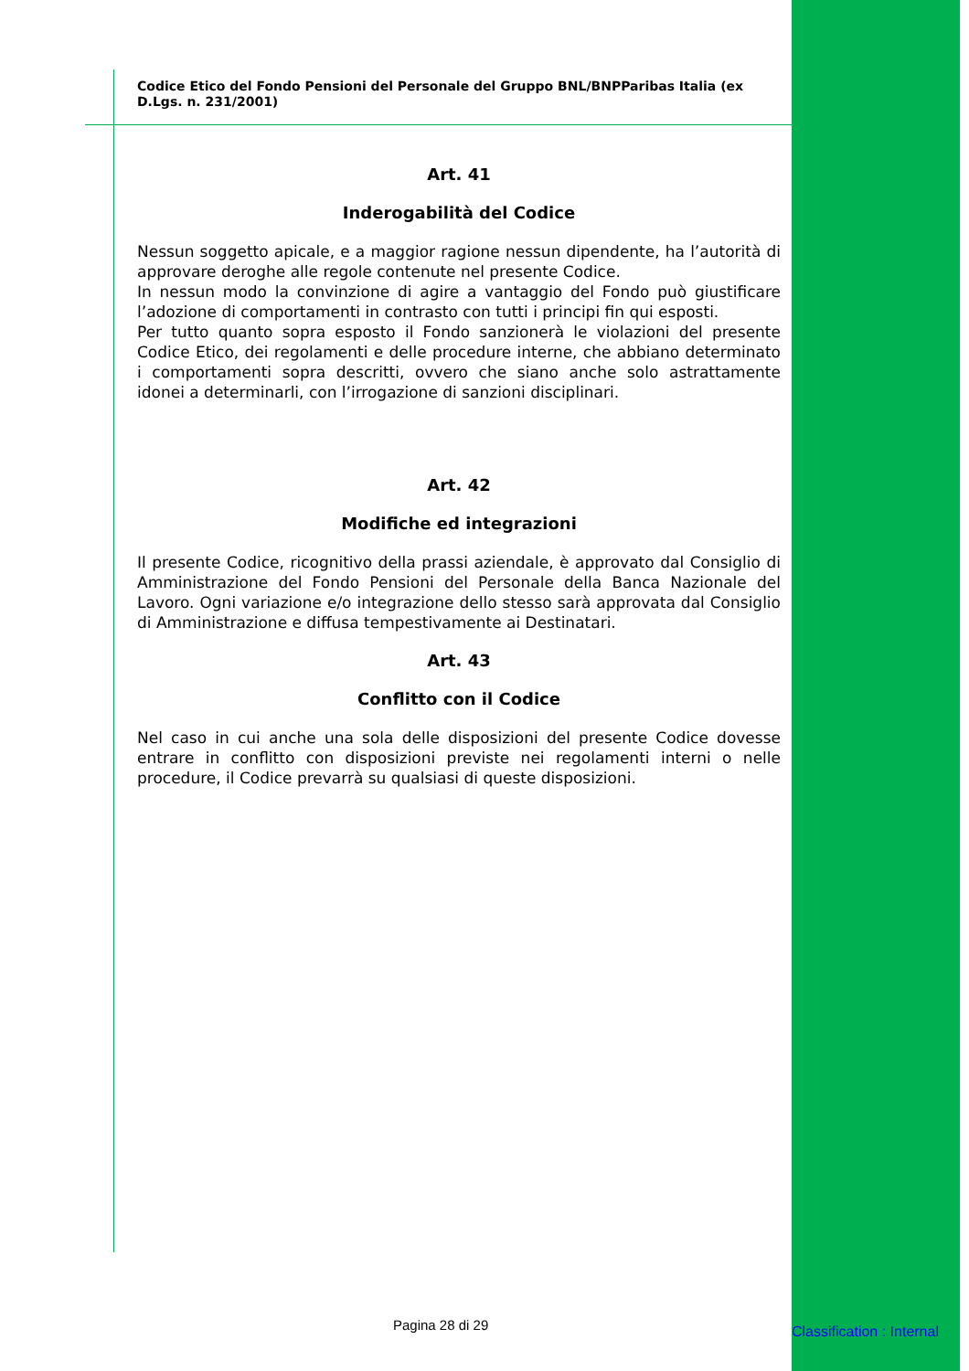Codice Etico del Fondo Pensioni del Personale del Gruppo BNL/BNPParibas Italia (ex D.Lgs. n. 231/2001)
Art. 41
Inderogabilità del Codice
Nessun soggetto apicale, e a maggior ragione nessun dipendente, ha l’autorità di approvare deroghe alle regole contenute nel presente Codice.
In nessun modo la convinzione di agire a vantaggio del Fondo può giustificare l’adozione di comportamenti in contrasto con tutti i principi fin qui esposti.
Per tutto quanto sopra esposto il Fondo sanzionerà le violazioni del presente Codice Etico, dei regolamenti e delle procedure interne, che abbiano determinato i comportamenti sopra descritti, ovvero che siano anche solo astrattamente idonei a determinarli, con l’irrogazione di sanzioni disciplinari.
Art. 42
Modifiche ed integrazioni
Il presente Codice, ricognitivo della prassi aziendale, è approvato dal Consiglio di Amministrazione del Fondo Pensioni del Personale della Banca Nazionale del Lavoro. Ogni variazione e/o integrazione dello stesso sarà approvata dal Consiglio di Amministrazione e diffusa tempestivamente ai Destinatari.
Art. 43
Conflitto con il Codice
Nel caso in cui anche una sola delle disposizioni del presente Codice dovesse entrare in conflitto con disposizioni previste nei regolamenti interni o nelle procedure, il Codice prevarrà su qualsiasi di queste disposizioni.
Pagina 28 di 29 Classification : Internal